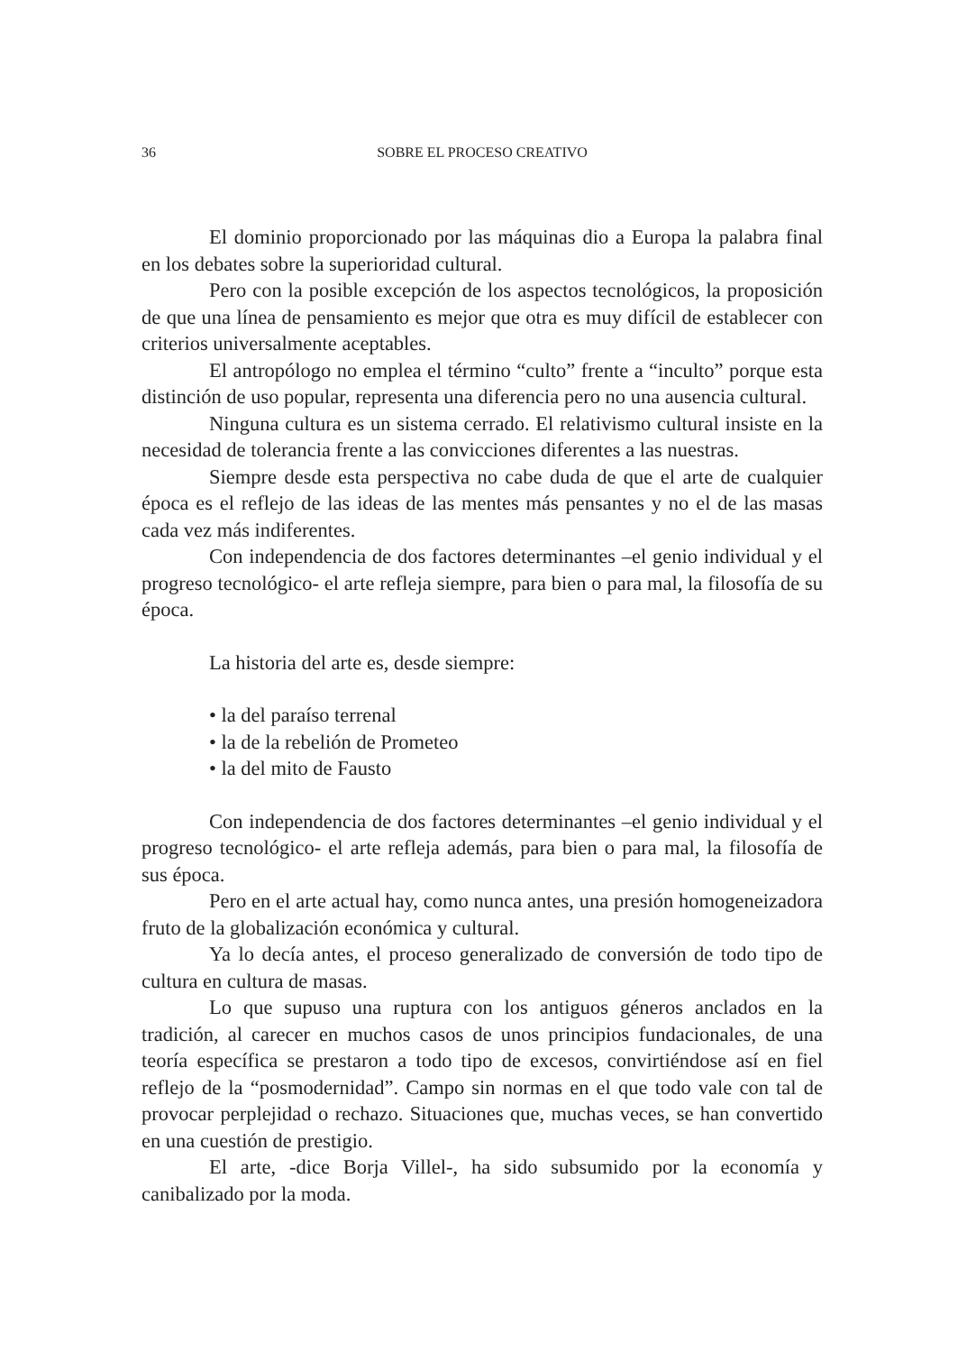36 SOBRE EL PROCESO CREATIVO
El dominio proporcionado por las máquinas dio a Europa la palabra final en los debates sobre la superioridad cultural.
Pero con la posible excepción de los aspectos tecnológicos, la proposición de que una línea de pensamiento es mejor que otra es muy difícil de establecer con criterios universalmente aceptables.
El antropólogo no emplea el término “culto” frente a “inculto” porque esta distinción de uso popular, representa una diferencia pero no una ausencia cultural.
Ninguna cultura es un sistema cerrado. El relativismo cultural insiste en la necesidad de tolerancia frente a las convicciones diferentes a las nuestras.
Siempre desde esta perspectiva no cabe duda de que el arte de cualquier época es el reflejo de las ideas de las mentes más pensantes y no el de las masas cada vez más indiferentes.
Con independencia de dos factores determinantes –el genio individual y el progreso tecnológico- el arte refleja siempre, para bien o para mal, la filosofía de su época.
La historia del arte es, desde siempre:
• la del paraíso terrenal
• la de la rebelión de Prometeo
• la del mito de Fausto
Con independencia de dos factores determinantes –el genio individual y el progreso tecnológico- el arte refleja además, para bien o para mal, la filosofía de sus época.
Pero en el arte actual hay, como nunca antes, una presión homogeneizadora fruto de la globalización económica y cultural.
Ya lo decía antes, el proceso generalizado de conversión de todo tipo de cultura en cultura de masas.
Lo que supuso una ruptura con los antiguos géneros anclados en la tradición, al carecer en muchos casos de unos principios fundacionales, de una teoría específica se prestaron a todo tipo de excesos, convirtiéndose así en fiel reflejo de la “posmodernidad”. Campo sin normas en el que todo vale con tal de provocar perplejidad o rechazo. Situaciones que, muchas veces, se han convertido en una cuestión de prestigio.
El arte, -dice Borja Villel-, ha sido subsumido por la economía y canibalizado por la moda.